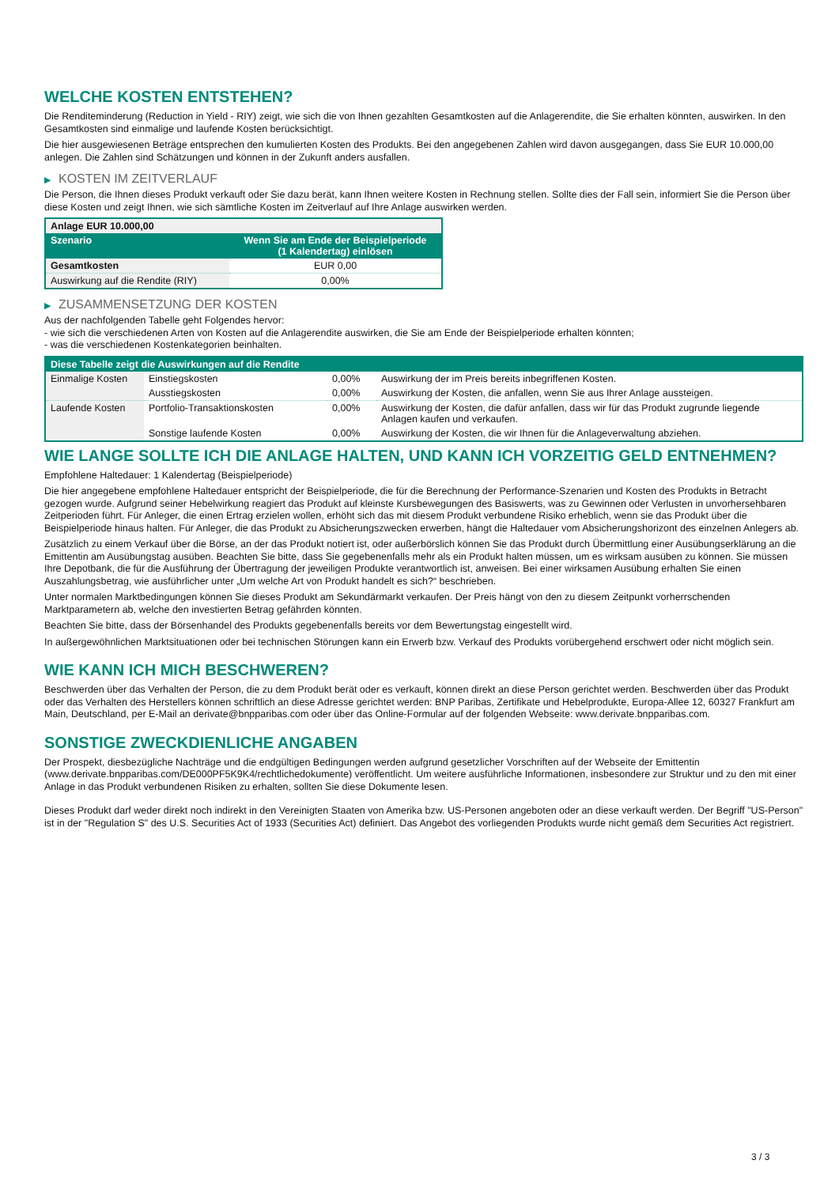WELCHE KOSTEN ENTSTEHEN?
Die Renditeminderung (Reduction in Yield - RIY) zeigt, wie sich die von Ihnen gezahlten Gesamtkosten auf die Anlagerendite, die Sie erhalten könnten, auswirken. In den Gesamtkosten sind einmalige und laufende Kosten berücksichtigt.
Die hier ausgewiesenen Beträge entsprechen den kumulierten Kosten des Produkts. Bei den angegebenen Zahlen wird davon ausgegangen, dass Sie EUR 10.000,00 anlegen. Die Zahlen sind Schätzungen und können in der Zukunft anders ausfallen.
▶ KOSTEN IM ZEITVERLAUF
Die Person, die Ihnen dieses Produkt verkauft oder Sie dazu berät, kann Ihnen weitere Kosten in Rechnung stellen. Sollte dies der Fall sein, informiert Sie die Person über diese Kosten und zeigt Ihnen, wie sich sämtliche Kosten im Zeitverlauf auf Ihre Anlage auswirken werden.
| Anlage EUR 10.000,00 | |
| Szenario | Wenn Sie am Ende der Beispielperiode (1 Kalendertag) einlösen |
| Gesamtkosten | EUR 0,00 |
| Auswirkung auf die Rendite (RIY) | 0,00% |
▶ ZUSAMMENSETZUNG DER KOSTEN
Aus der nachfolgenden Tabelle geht Folgendes hervor:
- wie sich die verschiedenen Arten von Kosten auf die Anlagerendite auswirken, die Sie am Ende der Beispielperiode erhalten könnten;
- was die verschiedenen Kostenkategorien beinhalten.
| Diese Tabelle zeigt die Auswirkungen auf die Rendite | | | |
| --- | --- | --- | --- |
| Einmalige Kosten | Einstiegskosten | 0,00% | Auswirkung der im Preis bereits inbegriffenen Kosten. |
| | Ausstiegskosten | 0,00% | Auswirkung der Kosten, die anfallen, wenn Sie aus Ihrer Anlage aussteigen. |
| Laufende Kosten | Portfolio-Transaktionskosten | 0,00% | Auswirkung der Kosten, die dafür anfallen, dass wir für das Produkt zugrunde liegende Anlagen kaufen und verkaufen. |
| | Sonstige laufende Kosten | 0,00% | Auswirkung der Kosten, die wir Ihnen für die Anlageverwaltung abziehen. |
WIE LANGE SOLLTE ICH DIE ANLAGE HALTEN, UND KANN ICH VORZEITIG GELD ENTNEHMEN?
Empfohlene Haltedauer: 1 Kalendertag (Beispielperiode)
Die hier angegebene empfohlene Haltedauer entspricht der Beispielperiode, die für die Berechnung der Performance-Szenarien und Kosten des Produkts in Betracht gezogen wurde. Aufgrund seiner Hebelwirkung reagiert das Produkt auf kleinste Kursbewegungen des Basiswerts, was zu Gewinnen oder Verlusten in unvorhersehbaren Zeitperioden führt. Für Anleger, die einen Ertrag erzielen wollen, erhöht sich das mit diesem Produkt verbundene Risiko erheblich, wenn sie das Produkt über die Beispielperiode hinaus halten. Für Anleger, die das Produkt zu Absicherungszwecken erwerben, hängt die Haltedauer vom Absicherungshorizont des einzelnen Anlegers ab.
Zusätzlich zu einem Verkauf über die Börse, an der das Produkt notiert ist, oder außerbörslich können Sie das Produkt durch Übermittlung einer Ausübungserklärung an die Emittentin am Ausübungstag ausüben. Beachten Sie bitte, dass Sie gegebenenfalls mehr als ein Produkt halten müssen, um es wirksam ausüben zu können. Sie müssen Ihre Depotbank, die für die Ausführung der Übertragung der jeweiligen Produkte verantwortlich ist, anweisen. Bei einer wirksamen Ausübung erhalten Sie einen Auszahlungsbetrag, wie ausführlicher unter „Um welche Art von Produkt handelt es sich?“ beschrieben.
Unter normalen Marktbedingungen können Sie dieses Produkt am Sekundärmarkt verkaufen. Der Preis hängt von den zu diesem Zeitpunkt vorherrschenden Marktparametern ab, welche den investierten Betrag gefährden könnten.
Beachten Sie bitte, dass der Börsenhandel des Produkts gegebenenfalls bereits vor dem Bewertungstag eingestellt wird.
In außergewöhnlichen Marktsituationen oder bei technischen Störungen kann ein Erwerb bzw. Verkauf des Produkts vorübergehend erschwert oder nicht möglich sein.
WIE KANN ICH MICH BESCHWEREN?
Beschwerden über das Verhalten der Person, die zu dem Produkt berät oder es verkauft, können direkt an diese Person gerichtet werden. Beschwerden über das Produkt oder das Verhalten des Herstellers können schriftlich an diese Adresse gerichtet werden: BNP Paribas, Zertifikate und Hebelprodukte, Europa-Allee 12, 60327 Frankfurt am Main, Deutschland, per E-Mail an derivate@bnpparibas.com oder über das Online-Formular auf der folgenden Webseite: www.derivate.bnpparibas.com.
SONSTIGE ZWECKDIENLICHE ANGABEN
Der Prospekt, diesbezügliche Nachträge und die endgültigen Bedingungen werden aufgrund gesetzlicher Vorschriften auf der Webseite der Emittentin (www.derivate.bnpparibas.com/DE000PF5K9K4/rechtlichedokumente) veröffentlicht. Um weitere ausführliche Informationen, insbesondere zur Struktur und zu den mit einer Anlage in das Produkt verbundenen Risiken zu erhalten, sollten Sie diese Dokumente lesen.
Dieses Produkt darf weder direkt noch indirekt in den Vereinigten Staaten von Amerika bzw. US-Personen angeboten oder an diese verkauft werden. Der Begriff "US-Person" ist in der "Regulation S" des U.S. Securities Act of 1933 (Securities Act) definiert. Das Angebot des vorliegenden Produkts wurde nicht gemäß dem Securities Act registriert.
3 / 3